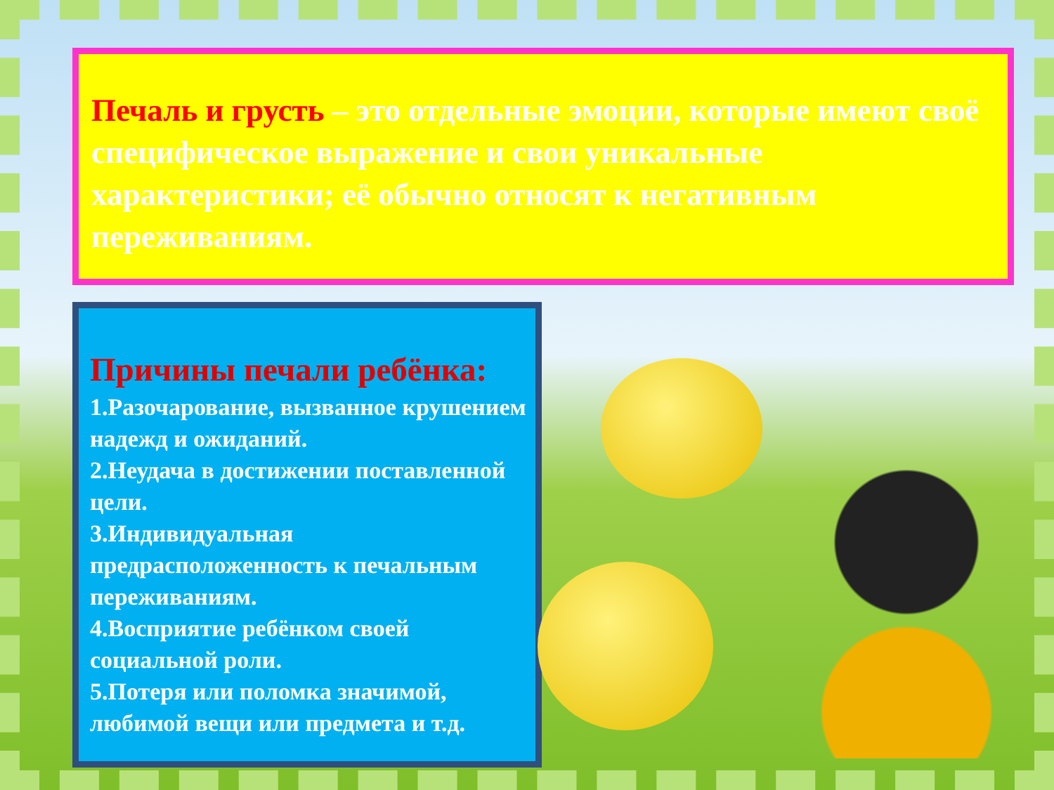Печаль и грусть – это отдельные эмоции, которые имеют своё специфическое выражение и свои уникальные характеристики; её обычно относят к негативным переживаниям.
Причины печали ребёнка:
1.Разочарование, вызванное крушением надежд и ожиданий.
2.Неудача в достижении поставленной цели.
3.Индивидуальная предрасположенность к печальным переживаниям.
4.Восприятие ребёнком своей социальной роли.
5.Потеря или поломка значимой, любимой вещи или предмета и т.д.